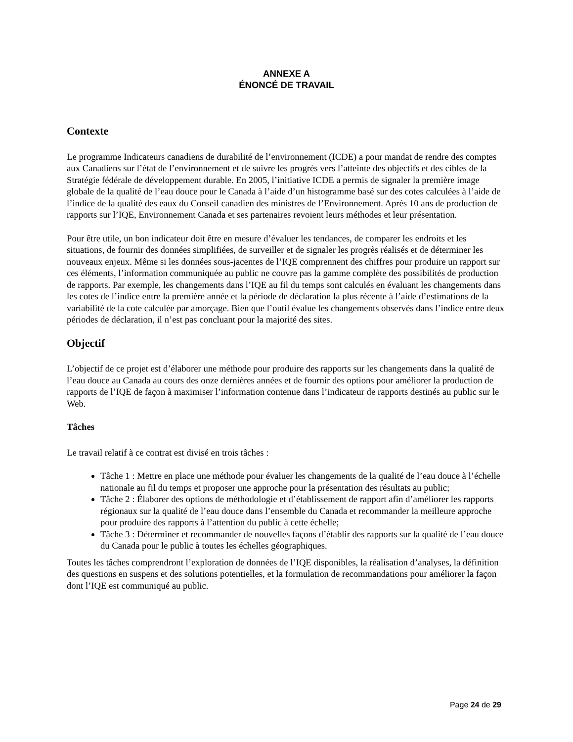ANNEXE A
ÉNONCÉ DE TRAVAIL
Contexte
Le programme Indicateurs canadiens de durabilité de l’environnement (ICDE) a pour mandat de rendre des comptes aux Canadiens sur l’état de l’environnement et de suivre les progrès vers l’atteinte des objectifs et des cibles de la Stratégie fédérale de développement durable. En 2005, l’initiative ICDE a permis de signaler la première image globale de la qualité de l’eau douce pour le Canada à l’aide d’un histogramme basé sur des cotes calculées à l’aide de l’indice de la qualité des eaux du Conseil canadien des ministres de l’Environnement. Après 10 ans de production de rapports sur l’IQE, Environnement Canada et ses partenaires revoient leurs méthodes et leur présentation.
Pour être utile, un bon indicateur doit être en mesure d’évaluer les tendances, de comparer les endroits et les situations, de fournir des données simplifiées, de surveiller et de signaler les progrès réalisés et de déterminer les nouveaux enjeux. Même si les données sous-jacentes de l’IQE comprennent des chiffres pour produire un rapport sur ces éléments, l’information communiquée au public ne couvre pas la gamme complète des possibilités de production de rapports. Par exemple, les changements dans l’IQE au fil du temps sont calculés en évaluant les changements dans les cotes de l’indice entre la première année et la période de déclaration la plus récente à l’aide d’estimations de la variabilité de la cote calculée par amorçage. Bien que l’outil évalue les changements observés dans l’indice entre deux périodes de déclaration, il n’est pas concluant pour la majorité des sites.
Objectif
L’objectif de ce projet est d’élaborer une méthode pour produire des rapports sur les changements dans la qualité de l’eau douce au Canada au cours des onze dernières années et de fournir des options pour améliorer la production de rapports de l’IQE de façon à maximiser l’information contenue dans l’indicateur de rapports destinés au public sur le Web.
Tâches
Le travail relatif à ce contrat est divisé en trois tâches :
Tâche 1 : Mettre en place une méthode pour évaluer les changements de la qualité de l’eau douce à l’échelle nationale au fil du temps et proposer une approche pour la présentation des résultats au public;
Tâche 2 : Élaborer des options de méthodologie et d’établissement de rapport afin d’améliorer les rapports régionaux sur la qualité de l’eau douce dans l’ensemble du Canada et recommander la meilleure approche pour produire des rapports à l’attention du public à cette échelle;
Tâche 3 : Déterminer et recommander de nouvelles façons d’établir des rapports sur la qualité de l’eau douce du Canada pour le public à toutes les échelles géographiques.
Toutes les tâches comprendront l’exploration de données de l’IQE disponibles, la réalisation d’analyses, la définition des questions en suspens et des solutions potentielles, et la formulation de recommandations pour améliorer la façon dont l’IQE est communiqué au public.
Page 24 de 29